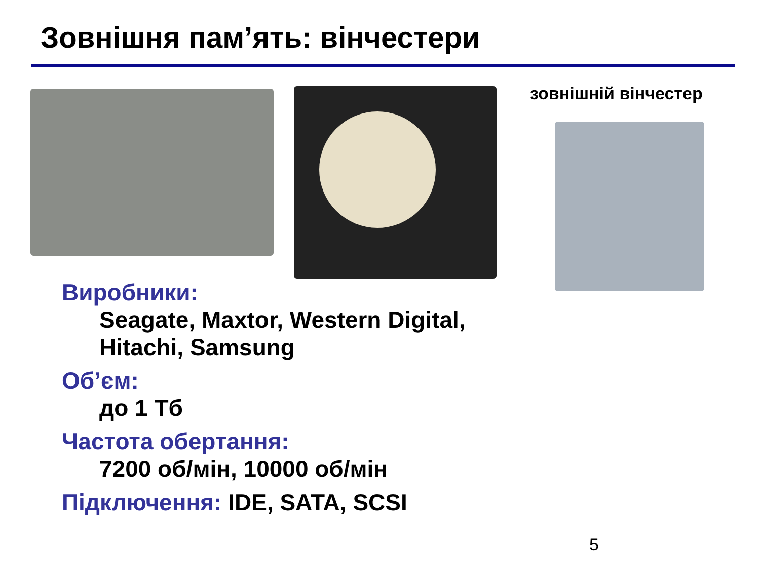Зовнішня пам’ять: вінчестери
зовнішній вінчестер
Виробники:
Seagate, Maxtor, Western Digital,
Hitachi, Samsung
Об’єм:
до 1 Тб
Частота обертання:
7200 об/мін, 10000 об/мін
Підключення: IDE, SATA, SCSI
5